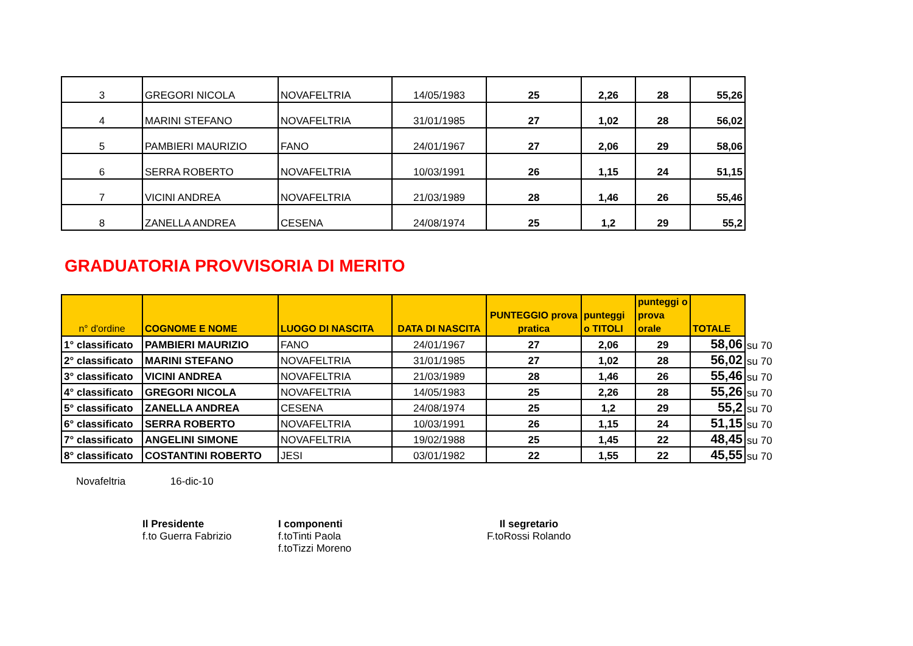| 3 | GREGORI NICOLA | NOVAFELTRIA | 14/05/1983 | 25 | 2,26 | 28 | 55,26 |
| 4 | MARINI STEFANO | NOVAFELTRIA | 31/01/1985 | 27 | 1,02 | 28 | 56,02 |
| 5 | PAMBIERI MAURIZIO | FANO | 24/01/1967 | 27 | 2,06 | 29 | 58,06 |
| 6 | SERRA ROBERTO | NOVAFELTRIA | 10/03/1991 | 26 | 1,15 | 24 | 51,15 |
| 7 | VICINI ANDREA | NOVAFELTRIA | 21/03/1989 | 28 | 1,46 | 26 | 55,46 |
| 8 | ZANELLA ANDREA | CESENA | 24/08/1974 | 25 | 1,2 | 29 | 55,2 |
GRADUATORIA PROVVISORIA DI MERITO
| n° d'ordine | COGNOME E NOME | LUOGO DI NASCITA | DATA DI NASCITA | PUNTEGGIO prova pratica | punteggi o TITOLI | punteggi o prova orale | TOTALE | |
| 1° classificato | PAMBIERI MAURIZIO | FANO | 24/01/1967 | 27 | 2,06 | 29 | 58,06 | su 70 |
| 2° classificato | MARINI STEFANO | NOVAFELTRIA | 31/01/1985 | 27 | 1,02 | 28 | 56,02 | su 70 |
| 3° classificato | VICINI ANDREA | NOVAFELTRIA | 21/03/1989 | 28 | 1,46 | 26 | 55,46 | su 70 |
| 4° classificato | GREGORI NICOLA | NOVAFELTRIA | 14/05/1983 | 25 | 2,26 | 28 | 55,26 | su 70 |
| 5° classificato | ZANELLA ANDREA | CESENA | 24/08/1974 | 25 | 1,2 | 29 | 55,2 | su 70 |
| 6° classificato | SERRA ROBERTO | NOVAFELTRIA | 10/03/1991 | 26 | 1,15 | 24 | 51,15 | su 70 |
| 7° classificato | ANGELINI SIMONE | NOVAFELTRIA | 19/02/1988 | 25 | 1,45 | 22 | 48,45 | su 70 |
| 8° classificato | COSTANTINI ROBERTO | JESI | 03/01/1982 | 22 | 1,55 | 22 | 45,55 | su 70 |
Novafeltria 16-dic-10
Il Presidente
f.to Guerra Fabrizio
I componenti
f.toTinti Paola
f.toTizzi Moreno
Il segretario
F.toRossi Rolando